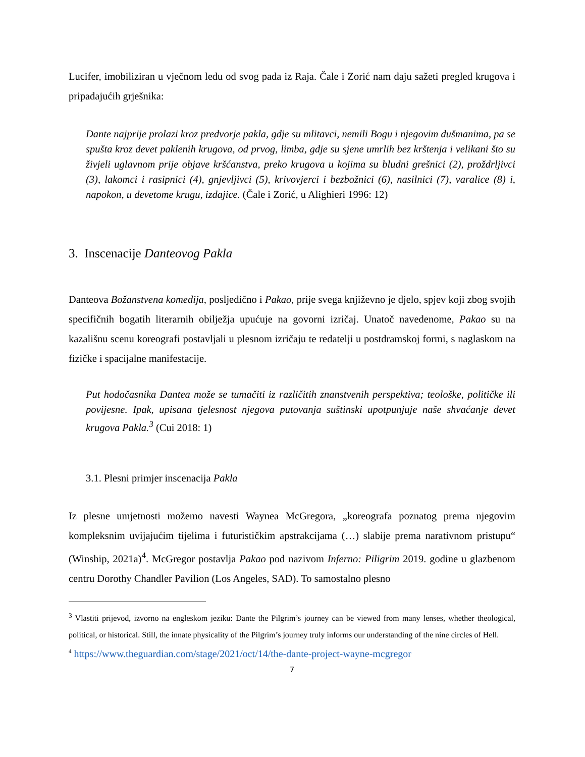Lucifer, imobiliziran u vječnom ledu od svog pada iz Raja. Čale i Zorić nam daju sažeti pregled krugova i pripadajućih grješnika:
Dante najprije prolazi kroz predvorje pakla, gdje su mlitavci, nemili Bogu i njegovim dušmanima, pa se spušta kroz devet paklenih krugova, od prvog, limba, gdje su sjene umrlih bez krštenja i velikani što su živjeli uglavnom prije objave kršćanstva, preko krugova u kojima su bludni grešnici (2), proždrljivci (3), lakomci i rasipnici (4), gnjevljivci (5), krivovjerci i bezbožnici (6), nasilnici (7), varalice (8) i, napokon, u devetome krugu, izdajice. (Čale i Zorić, u Alighieri 1996: 12)
3. Inscenacije Danteovog Pakla
Danteova Božanstvena komedija, posljedično i Pakao, prije svega književno je djelo, spjev koji zbog svojih specifičnih bogatih literarnih obilježja upućuje na govorni izričaj. Unatoč navedenome, Pakao su na kazališnu scenu koreografi postavljali u plesnom izričaju te redatelji u postdramskoj formi, s naglaskom na fizičke i spacijalne manifestacije.
Put hodočasnika Dantea može se tumačiti iz različitih znanstvenih perspektiva; teološke, političke ili povijesne. Ipak, upisana tjelesnost njegova putovanja suštinski upotpunjuje naše shvaćanje devet krugova Pakla.<sup>3</sup> (Cui 2018: 1)
3.1. Plesni primjer inscenacija Pakla
Iz plesne umjetnosti možemo navesti Waynea McGregora, „koreografa poznatog prema njegovim kompleksnim uvijajućim tijelima i futurističkim apstrakcijama (…) slabije prema narativnom pristupu“ (Winship, 2021a)<sup>4</sup>. McGregor postavlja Pakao pod nazivom Inferno: Piligrim 2019. godine u glazbenom centru Dorothy Chandler Pavilion (Los Angeles, SAD). To samostalno plesno
<sup>3</sup> Vlastiti prijevod, izvorno na engleskom jeziku: Dante the Pilgrim’s journey can be viewed from many lenses, whether theological, political, or historical. Still, the innate physicality of the Pilgrim’s journey truly informs our understanding of the nine circles of Hell.
<sup>4</sup> https://www.theguardian.com/stage/2021/oct/14/the-dante-project-wayne-mcgregor
7